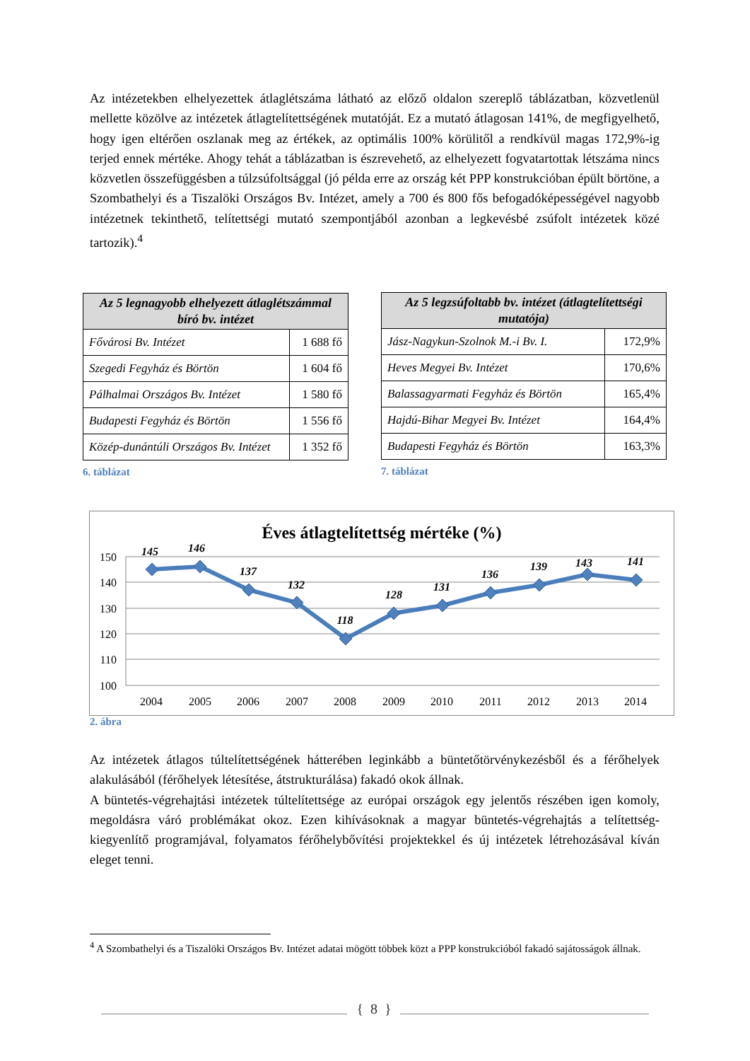Az intézetekben elhelyezettek átlaglétszáma látható az előző oldalon szereplő táblázatban, közvetlenül mellette közölve az intézetek átlagtelítettségének mutatóját. Ez a mutató átlagosan 141%, de megfigyelhető, hogy igen eltérően oszlanak meg az értékek, az optimális 100% körülitől a rendkívül magas 172,9%-ig terjed ennek mértéke. Ahogy tehát a táblázatban is észrevehető, az elhelyezett fogvatartottak létszáma nincs közvetlen összefüggésben a túlzsúfoltsággal (jó példa erre az ország két PPP konstrukcióban épült börtöne, a Szombathelyi és a Tiszalöki Országos Bv. Intézet, amely a 700 és 800 fős befogadóképességével nagyobb intézetnek tekinthető, telítettségi mutató szempontjából azonban a legkevésbé zsúfolt intézetek közé tartozik).<sup>4</sup>
| Az 5 legnagyobb elhelyezett átlaglétszámmal bíró bv. intézet | |
| --- | --- |
| Fővárosi Bv. Intézet | 1 688 fő |
| Szegedi Fegyház és Börtön | 1 604 fő |
| Pálhalmai Országos Bv. Intézet | 1 580 fő |
| Budapesti Fegyház és Börtön | 1 556 fő |
| Közép-dunántúli Országos Bv. Intézet | 1 352 fő |
6. táblázat
| Az 5 legzsúfoltabb bv. intézet (átlagtelítettségi mutatója) | |
| --- | --- |
| Jász-Nagykun-Szolnok M.-i Bv. I. | 172,9% |
| Heves Megyei Bv. Intézet | 170,6% |
| Balassagyarmati Fegyház és Börtön | 165,4% |
| Hajdú-Bihar Megyei Bv. Intézet | 164,4% |
| Budapesti Fegyház és Börtön | 163,3% |
7. táblázat
Éves átlagtelítettség mértéke (%)
150
140
130
120
110
100
145
146
137
132
118
128
131
136
139
143
141
2004
2005
2006
2007
2008
2009
2010
2011
2012
2013
2014
2. ábra
Az intézetek átlagos túltelítettségének hátterében leginkább a büntetőtörvénykezésből és a férőhelyek alakulásából (férőhelyek létesítése, átstrukturálása) fakadó okok állnak.
A büntetés-végrehajtási intézetek túltelítettsége az európai országok egy jelentős részében igen komoly, megoldásra váró problémákat okoz. Ezen kihívásoknak a magyar büntetés-végrehajtás a telítettség-kiegyenlítő programjával, folyamatos férőhelybővítési projektekkel és új intézetek létrehozásával kíván eleget tenni.
<sup>4</sup> A Szombathelyi és a Tiszalöki Országos Bv. Intézet adatai mögött többek közt a PPP konstrukcióból fakadó sajátosságok állnak.
{ 8 }